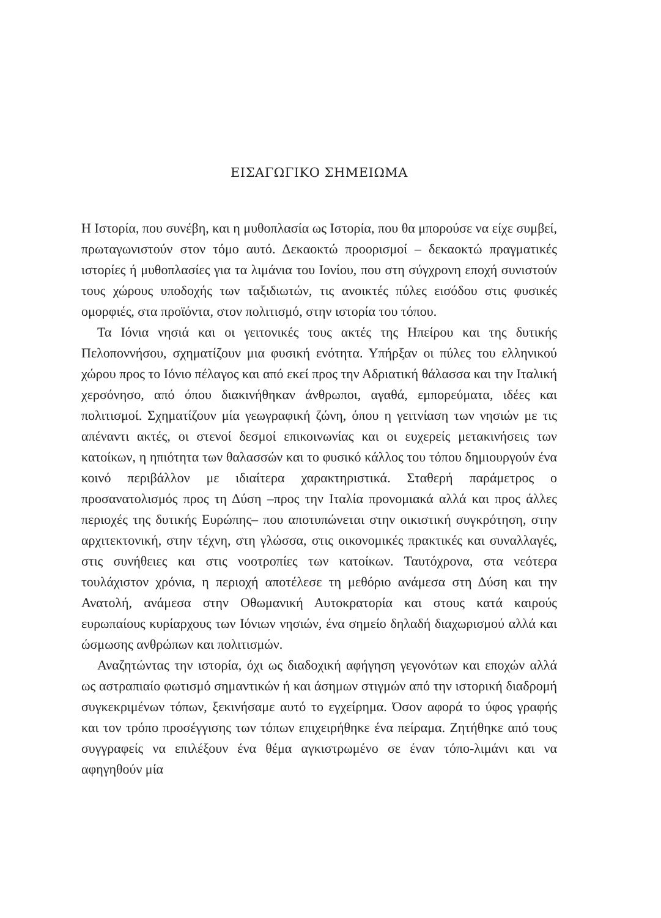ΕΙΣΑΓΩΓΙΚΟ ΣΗΜΕΙΩΜΑ
Η Ιστορία, που συνέβη, και η μυθοπλασία ως Ιστορία, που θα μπορούσε να είχε συμβεί, πρωταγωνιστούν στον τόμο αυτό. Δεκαοκτώ προορισμοί – δεκαοκτώ πραγματικές ιστορίες ή μυθοπλασίες για τα λιμάνια του Ιονίου, που στη σύγχρονη εποχή συνιστούν τους χώρους υποδοχής των ταξιδιωτών, τις ανοικτές πύλες εισόδου στις φυσικές ομορφιές, στα προϊόντα, στον πολιτισμό, στην ιστορία του τόπου.
Τα Ιόνια νησιά και οι γειτονικές τους ακτές της Ηπείρου και της δυτικής Πελοποννήσου, σχηματίζουν μια φυσική ενότητα. Υπήρξαν οι πύλες του ελληνικού χώρου προς το Ιόνιο πέλαγος και από εκεί προς την Αδριατική θάλασσα και την Ιταλική χερσόνησο, από όπου διακινήθηκαν άνθρωποι, αγαθά, εμπορεύματα, ιδέες και πολιτισμοί. Σχηματίζουν μία γεωγραφική ζώνη, όπου η γειτνίαση των νησιών με τις απέναντι ακτές, οι στενοί δεσμοί επικοινωνίας και οι ευχερείς μετακινήσεις των κατοίκων, η ηπιότητα των θαλασσών και το φυσικό κάλλος του τόπου δημιουργούν ένα κοινό περιβάλλον με ιδιαίτερα χαρακτηριστικά. Σταθερή παράμετρος ο προσανατολισμός προς τη Δύση –προς την Ιταλία προνομιακά αλλά και προς άλλες περιοχές της δυτικής Ευρώπης– που αποτυπώνεται στην οικιστική συγκρότηση, στην αρχιτεκτονική, στην τέχνη, στη γλώσσα, στις οικονομικές πρακτικές και συναλλαγές, στις συνήθειες και στις νοοτροπίες των κατοίκων. Ταυτόχρονα, στα νεότερα τουλάχιστον χρόνια, η περιοχή αποτέλεσε τη μεθόριο ανάμεσα στη Δύση και την Ανατολή, ανάμεσα στην Οθωμανική Αυτοκρατορία και στους κατά καιρούς ευρωπαίους κυρίαρχους των Ιόνιων νησιών, ένα σημείο δηλαδή διαχωρισμού αλλά και ώσμωσης ανθρώπων και πολιτισμών.
Αναζητώντας την ιστορία, όχι ως διαδοχική αφήγηση γεγονότων και εποχών αλλά ως αστραπιαίο φωτισμό σημαντικών ή και άσημων στιγμών από την ιστορική διαδρομή συγκεκριμένων τόπων, ξεκινήσαμε αυτό το εγχείρημα. Όσον αφορά το ύφος γραφής και τον τρόπο προσέγγισης των τόπων επιχειρήθηκε ένα πείραμα. Ζητήθηκε από τους συγγραφείς να επιλέξουν ένα θέμα αγκιστρωμένο σε έναν τόπο-λιμάνι και να αφηγηθούν μία